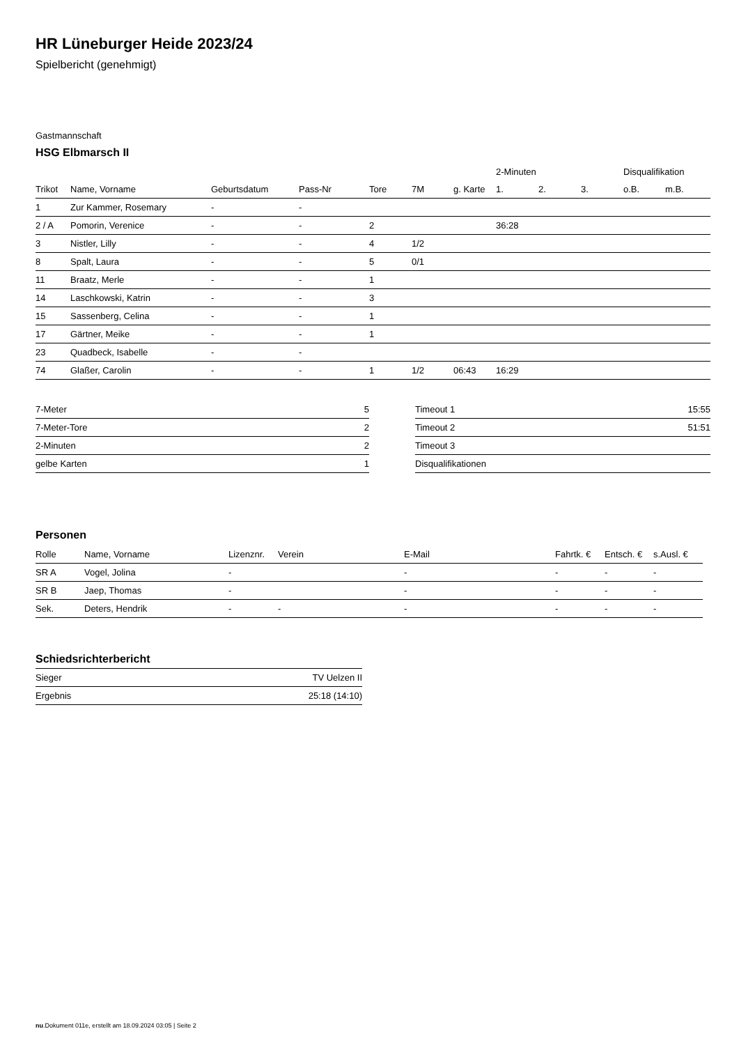HR Lüneburger Heide 2023/24
Spielbericht (genehmigt)
Gastmannschaft
HSG Elbmarsch II
| | | | | | | | 2-Minuten | | | Disqualifikation | |
| Trikot | Name, Vorname | Geburtsdatum | Pass-Nr | Tore | 7M | g. Karte | 1. | 2. | 3. | o.B. | m.B. |
| 1 | Zur Kammer, Rosemary | - | - | | | | | | | | |
| 2 / A | Pomorin, Verenice | - | - | 2 | | | 36:28 | | | | |
| 3 | Nistler, Lilly | - | - | 4 | 1/2 | | | | | | |
| 8 | Spalt, Laura | - | - | 5 | 0/1 | | | | | | |
| 11 | Braatz, Merle | - | - | 1 | | | | | | | |
| 14 | Laschkowski, Katrin | - | - | 3 | | | | | | | |
| 15 | Sassenberg, Celina | - | - | 1 | | | | | | | |
| 17 | Gärtner, Meike | - | - | 1 | | | | | | | |
| 23 | Quadbeck, Isabelle | - | - | | | | | | | | |
| 74 | Glaßer, Carolin | - | - | 1 | 1/2 | 06:43 | 16:29 | | | | |
| 7-Meter | 5 |
| 7-Meter-Tore | 2 |
| 2-Minuten | 2 |
| gelbe Karten | 1 |
| Timeout 1 | 15:55 |
| Timeout 2 | 51:51 |
| Timeout 3 | |
| Disqualifikationen | |
Personen
| Rolle | Name, Vorname | Lizenznr. | Verein | E-Mail | Fahrtk. € | Entsch. € | s.Ausl. € |
| --- | --- | --- | --- | --- | --- | --- | --- |
| SR A | Vogel, Jolina | - | | - | - | - | - |
| SR B | Jaep, Thomas | - | | - | - | - | - |
| Sek. | Deters, Hendrik | - | - | - | - | - | - |
Schiedsrichterbericht
| Sieger | TV Uelzen II |
| Ergebnis | 25:18 (14:10) |
nu.Dokument 011e, erstellt am 18.09.2024 03:05 | Seite 2